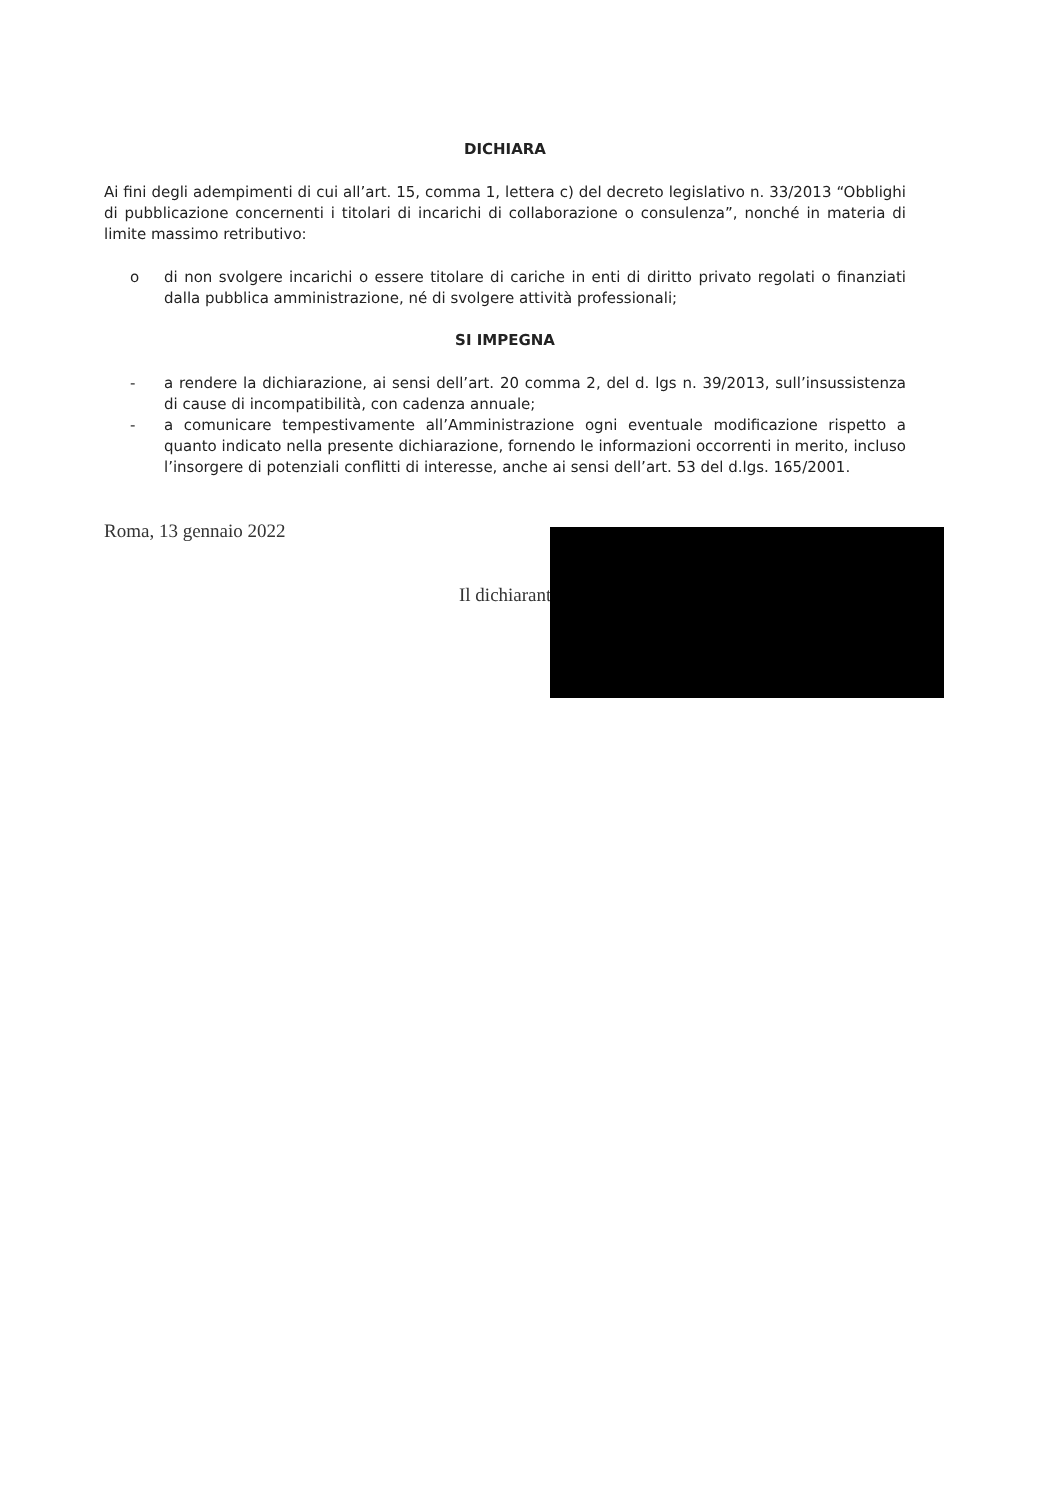DICHIARA
Ai fini degli adempimenti di cui all’art. 15, comma 1, lettera c) del decreto legislativo n. 33/2013 “Obblighi di pubblicazione concernenti i titolari di incarichi di collaborazione o consulenza”, nonché in materia di limite massimo retributivo:
o di non svolgere incarichi o essere titolare di cariche in enti di diritto privato regolati o finanziati dalla pubblica amministrazione, né di svolgere attività professionali;
SI IMPEGNA
- a rendere la dichiarazione, ai sensi dell’art. 20 comma 2, del d. lgs n. 39/2013, sull’insussistenza di cause di incompatibilità, con cadenza annuale;
- a comunicare tempestivamente all’Amministrazione ogni eventuale modificazione rispetto a quanto indicato nella presente dichiarazione, fornendo le informazioni occorrenti in merito, incluso l’insorgere di potenziali conflitti di interesse, anche ai sensi dell’art. 53 del d.lgs. 165/2001.
Roma, 13 gennaio 2022
Il dichiarant